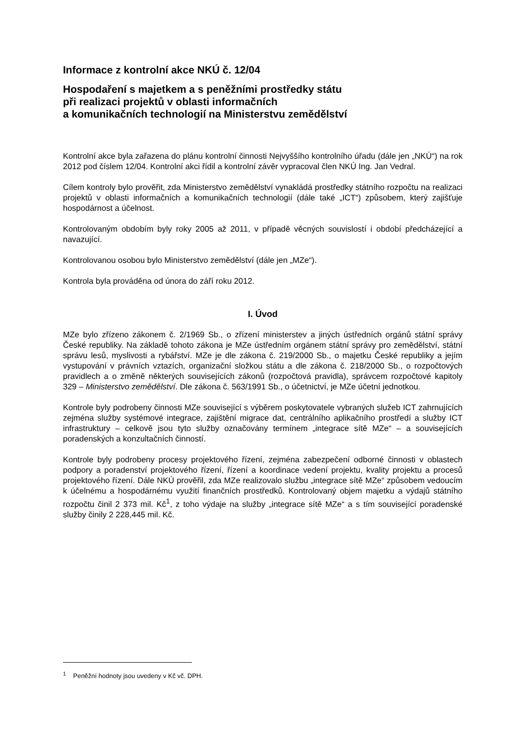Informace z kontrolní akce NKÚ č. 12/04
Hospodaření s majetkem a s peněžními prostředky státu
při realizaci projektů v oblasti informačních
a komunikačních technologií na Ministerstvu zemědělství
Kontrolní akce byla zařazena do plánu kontrolní činnosti Nejvyššího kontrolního úřadu (dále jen „NKÚ“) na rok 2012 pod číslem 12/04. Kontrolní akci řídil a kontrolní závěr vypracoval člen NKÚ Ing. Jan Vedral.
Cílem kontroly bylo prověřit, zda Ministerstvo zemědělství vynakládá prostředky státního rozpočtu na realizaci projektů v oblasti informačních a komunikačních technologií (dále také „ICT“) způsobem, který zajišťuje hospodárnost a účelnost.
Kontrolovaným obdobím byly roky 2005 až 2011, v případě věcných souvislostí i období předcházející a navazující.
Kontrolovanou osobou bylo Ministerstvo zemědělství (dále jen „MZe“).
Kontrola byla prováděna od února do září roku 2012.
I. Úvod
MZe bylo zřízeno zákonem č. 2/1969 Sb., o zřízení ministerstev a jiných ústředních orgánů státní správy České republiky. Na základě tohoto zákona je MZe ústředním orgánem státní správy pro zemědělství, státní správu lesů, myslivosti a rybářství. MZe je dle zákona č. 219/2000 Sb., o majetku České republiky a jejím vystupování v právních vztazích, organizační složkou státu a dle zákona č. 218/2000 Sb., o rozpočtových pravidlech a o změně některých souvisejících zákonů (rozpočtová pravidla), správcem rozpočtové kapitoly 329 – Ministerstvo zemědělství. Dle zákona č. 563/1991 Sb., o účetnictví, je MZe účetní jednotkou.
Kontrole byly podrobeny činnosti MZe související s výběrem poskytovatele vybraných služeb ICT zahrnujících zejména služby systémové integrace, zajištění migrace dat, centrálního aplikačního prostředí a služby ICT infrastruktury – celkově jsou tyto služby označovány termínem „integrace sítě MZe“ – a souvisejících poradenských a konzultačních činností.
Kontrole byly podrobeny procesy projektového řízení, zejména zabezpečení odborné činnosti v oblastech podpory a poradenství projektového řízení, řízení a koordinace vedení projektu, kvality projektu a procesů projektového řízení. Dále NKÚ prověřil, zda MZe realizovalo službu „integrace sítě MZe“ způsobem vedoucím k účelnému a hospodárnému využití finančních prostředků. Kontrolovaný objem majetku a výdajů státního rozpočtu činil 2 373 mil. Kč<sup>1</sup>, z toho výdaje na služby „integrace sítě MZe“ a s tím související poradenské služby činily 2 228,445 mil. Kč.
<sup>1</sup> Peněžní hodnoty jsou uvedeny v Kč vč. DPH.